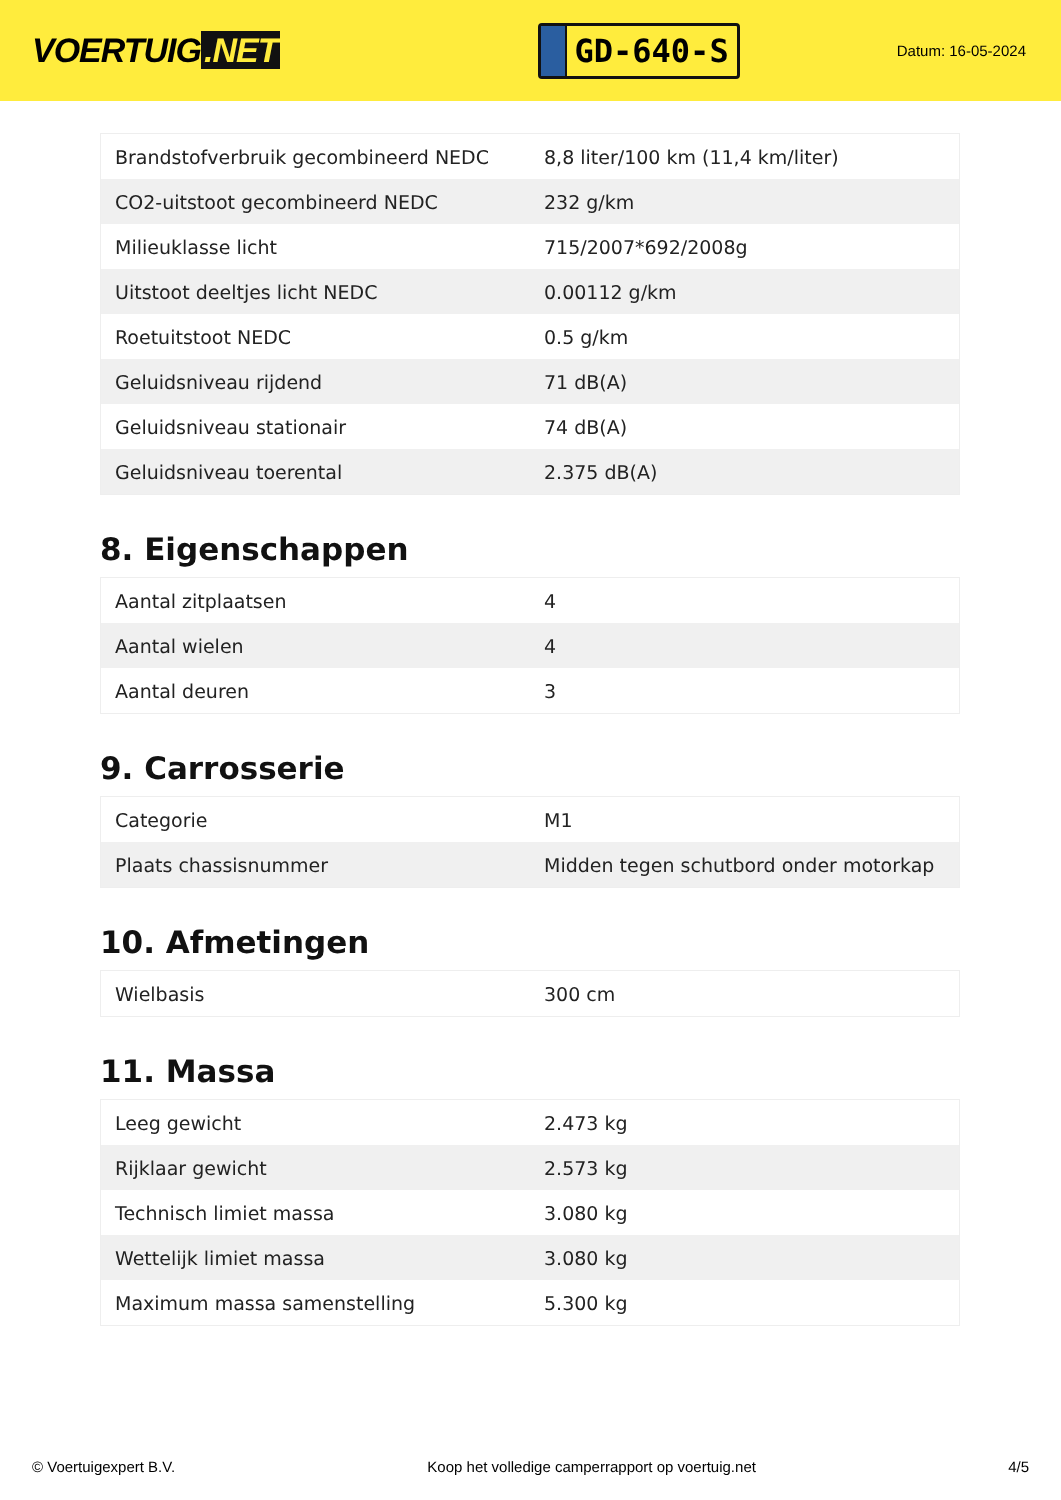VOERTUIG.NET
GD-640-S
Datum: 16-05-2024
| Brandstofverbruik gecombineerd NEDC | 8,8 liter/100 km (11,4 km/liter) |
| CO2-uitstoot gecombineerd NEDC | 232 g/km |
| Milieuklasse licht | 715/2007*692/2008g |
| Uitstoot deeltjes licht NEDC | 0.00112 g/km |
| Roetuitstoot NEDC | 0.5 g/km |
| Geluidsniveau rijdend | 71 dB(A) |
| Geluidsniveau stationair | 74 dB(A) |
| Geluidsniveau toerental | 2.375 dB(A) |
8. Eigenschappen
| Aantal zitplaatsen | 4 |
| Aantal wielen | 4 |
| Aantal deuren | 3 |
9. Carrosserie
| Categorie | M1 |
| Plaats chassisnummer | Midden tegen schutbord onder motorkap |
10. Afmetingen
| Wielbasis | 300 cm |
11. Massa
| Leeg gewicht | 2.473 kg |
| Rijklaar gewicht | 2.573 kg |
| Technisch limiet massa | 3.080 kg |
| Wettelijk limiet massa | 3.080 kg |
| Maximum massa samenstelling | 5.300 kg |
© Voertuigexpert B.V. Koop het volledige camperrapport op voertuig.net 4/5